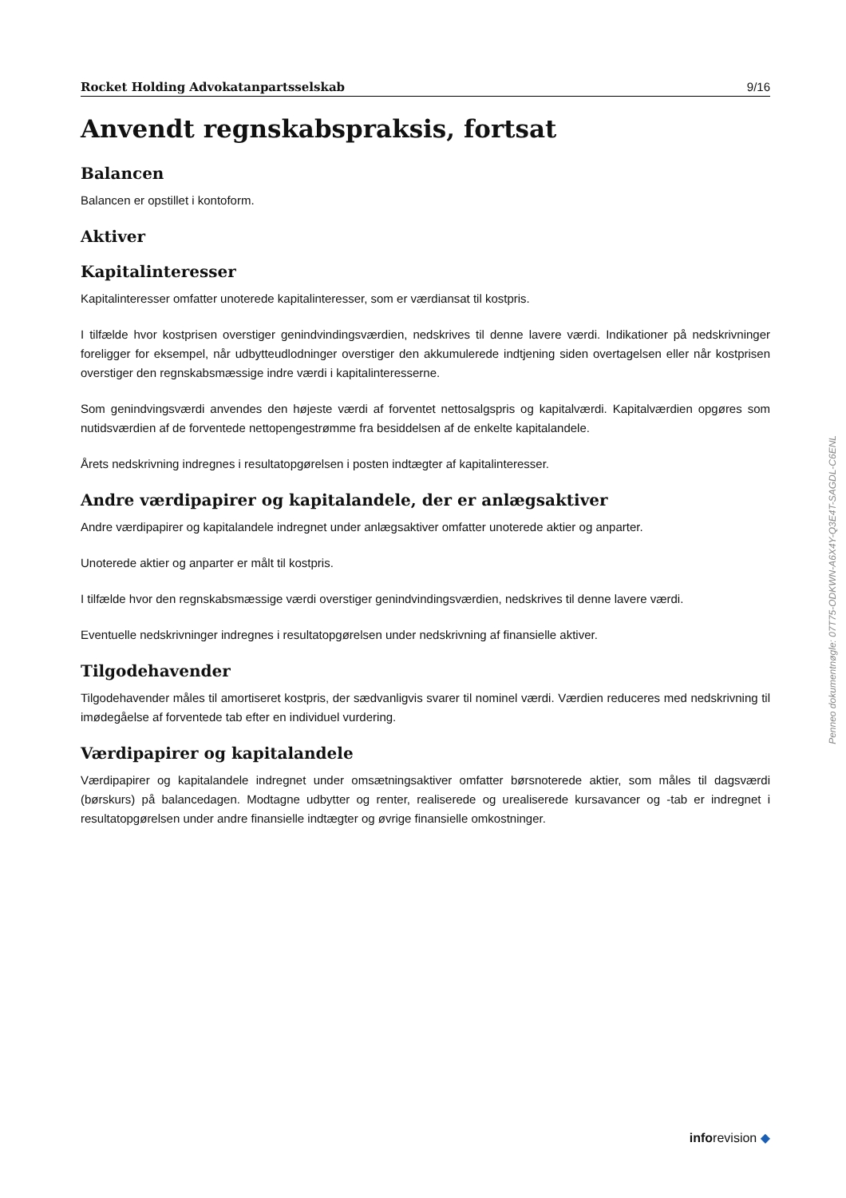Rocket Holding Advokatanpartsselskab 9/16
Anvendt regnskabspraksis, fortsat
Balancen
Balancen er opstillet i kontoform.
Aktiver
Kapitalinteresser
Kapitalinteresser omfatter unoterede kapitalinteresser, som er værdiansat til kostpris.
I tilfælde hvor kostprisen overstiger genindvindingsværdien, nedskrives til denne lavere værdi. Indikationer på nedskrivninger foreligger for eksempel, når udbytteudlodninger overstiger den akkumulerede indtjening siden overtagelsen eller når kostprisen overstiger den regnskabsmæssige indre værdi i kapitalinteresserne.
Som genindvingsværdi anvendes den højeste værdi af forventet nettosalgspris og kapitalværdi. Kapitalværdien opgøres som nutidsværdien af de forventede nettopengestrømme fra besiddelsen af de enkelte kapitalandele.
Årets nedskrivning indregnes i resultatopgørelsen i posten indtægter af kapitalinteresser.
Andre værdipapirer og kapitalandele, der er anlægsaktiver
Andre værdipapirer og kapitalandele indregnet under anlægsaktiver omfatter unoterede aktier og anparter.
Unoterede aktier og anparter er målt til kostpris.
I tilfælde hvor den regnskabsmæssige værdi overstiger genindvindingsværdien, nedskrives til denne lavere værdi.
Eventuelle nedskrivninger indregnes i resultatopgørelsen under nedskrivning af finansielle aktiver.
Tilgodehavender
Tilgodehavender måles til amortiseret kostpris, der sædvanligvis svarer til nominel værdi. Værdien reduceres med nedskrivning til imødegåelse af forventede tab efter en individuel vurdering.
Værdipapirer og kapitalandele
Værdipapirer og kapitalandele indregnet under omsætningsaktiver omfatter børsnoterede aktier, som måles til dagsværdi (børskurs) på balancedagen. Modtagne udbytter og renter, realiserede og urealiserede kursavancer og -tab er indregnet i resultatopgørelsen under andre finansielle indtægter og øvrige finansielle omkostninger.
Penneo dokumentnøgle: 07T75-ODKWN-A6X4Y-Q3E4T-SAGDL-C6ENL
inforevision ◆